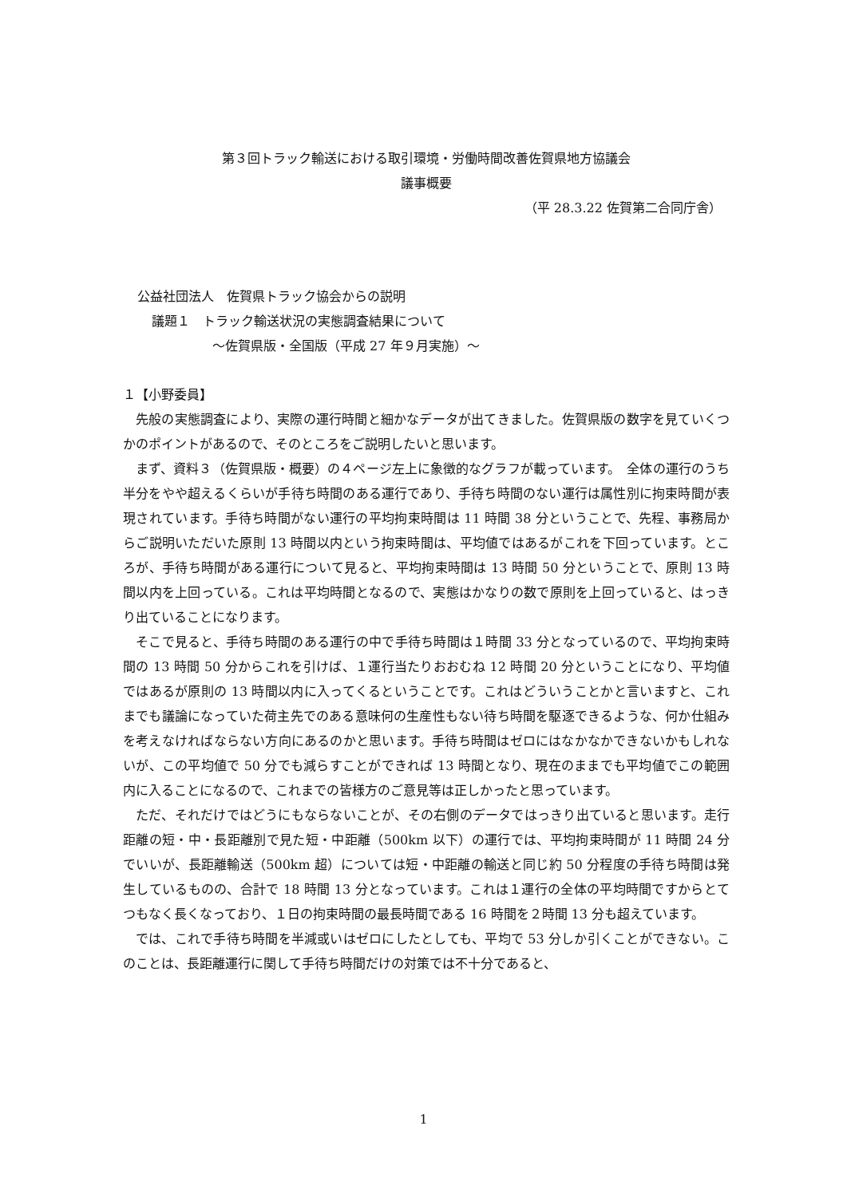第３回トラック輸送における取引環境・労働時間改善佐賀県地方協議会
議事概要
（平 28.3.22 佐賀第二合同庁舎）
公益社団法人　佐賀県トラック協会からの説明
議題１　トラック輸送状況の実態調査結果について
～佐賀県版・全国版（平成 27 年９月実施）～
１【小野委員】
先般の実態調査により、実際の運行時間と細かなデータが出てきました。佐賀県版の数字を見ていくつかのポイントがあるので、そのところをご説明したいと思います。
まず、資料３（佐賀県版・概要）の４ページ左上に象徴的なグラフが載っています。　全体の運行のうち半分をやや超えるくらいが手待ち時間のある運行であり、手待ち時間のない運行は属性別に拘束時間が表現されています。手待ち時間がない運行の平均拘束時間は 11 時間 38 分ということで、先程、事務局からご説明いただいた原則 13 時間以内という拘束時間は、平均値ではあるがこれを下回っています。ところが、手待ち時間がある運行について見ると、平均拘束時間は 13 時間 50 分ということで、原則 13 時間以内を上回っている。これは平均時間となるので、実態はかなりの数で原則を上回っていると、はっきり出ていることになります。
そこで見ると、手待ち時間のある運行の中で手待ち時間は１時間 33 分となっているので、平均拘束時間の 13 時間 50 分からこれを引けば、１運行当たりおおむね 12 時間 20 分ということになり、平均値ではあるが原則の 13 時間以内に入ってくるということです。これはどういうことかと言いますと、これまでも議論になっていた荷主先でのある意味何の生産性もない待ち時間を駆逐できるような、何か仕組みを考えなければならない方向にあるのかと思います。手待ち時間はゼロにはなかなかできないかもしれないが、この平均値で 50 分でも減らすことができれば 13 時間となり、現在のままでも平均値でこの範囲内に入ることになるので、これまでの皆様方のご意見等は正しかったと思っています。
ただ、それだけではどうにもならないことが、その右側のデータではっきり出ていると思います。走行距離の短・中・長距離別で見た短・中距離（500km 以下）の運行では、平均拘束時間が 11 時間 24 分でいいが、長距離輸送（500km 超）については短・中距離の輸送と同じ約 50 分程度の手待ち時間は発生しているものの、合計で 18 時間 13 分となっています。これは１運行の全体の平均時間ですからとてつもなく長くなっており、１日の拘束時間の最長時間である 16 時間を２時間 13 分も超えています。
では、これで手待ち時間を半減或いはゼロにしたとしても、平均で 53 分しか引くことができない。このことは、長距離運行に関して手待ち時間だけの対策では不十分であると、
1